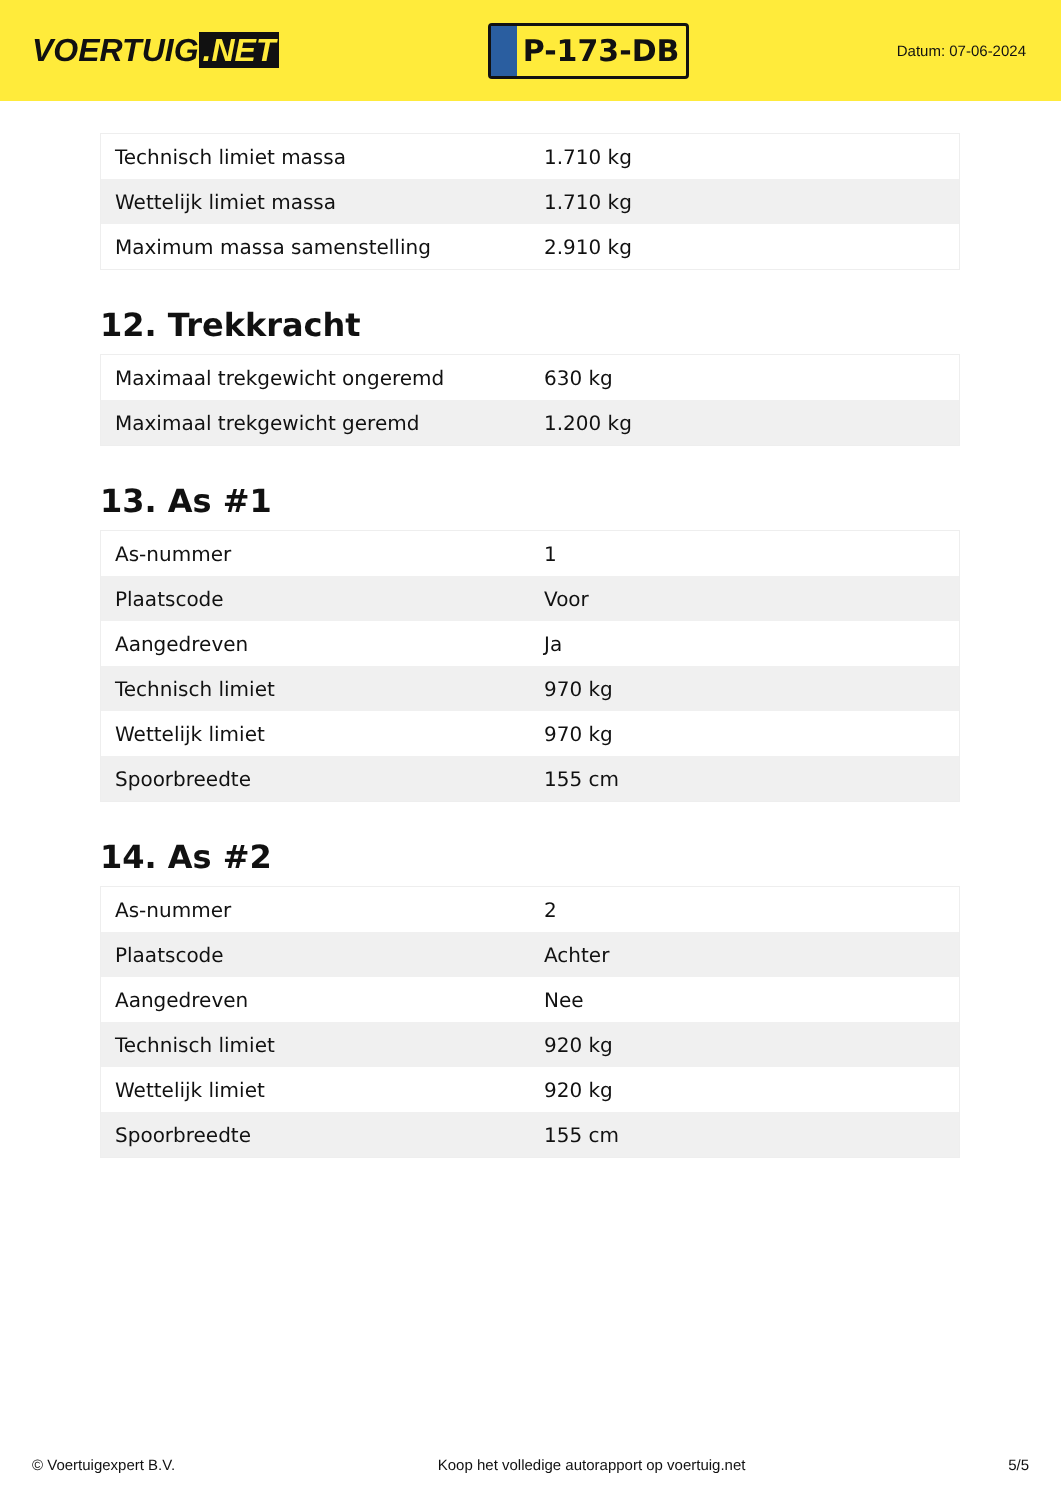VOERTUIG.NET
P-173-DB
Datum: 07-06-2024
| Technisch limiet massa | 1.710 kg |
| Wettelijk limiet massa | 1.710 kg |
| Maximum massa samenstelling | 2.910 kg |
12. Trekkracht
| Maximaal trekgewicht ongeremd | 630 kg |
| Maximaal trekgewicht geremd | 1.200 kg |
13. As #1
| As-nummer | 1 |
| Plaatscode | Voor |
| Aangedreven | Ja |
| Technisch limiet | 970 kg |
| Wettelijk limiet | 970 kg |
| Spoorbreedte | 155 cm |
14. As #2
| As-nummer | 2 |
| Plaatscode | Achter |
| Aangedreven | Nee |
| Technisch limiet | 920 kg |
| Wettelijk limiet | 920 kg |
| Spoorbreedte | 155 cm |
© Voertuigexpert B.V. Koop het volledige autorapport op voertuig.net 5/5